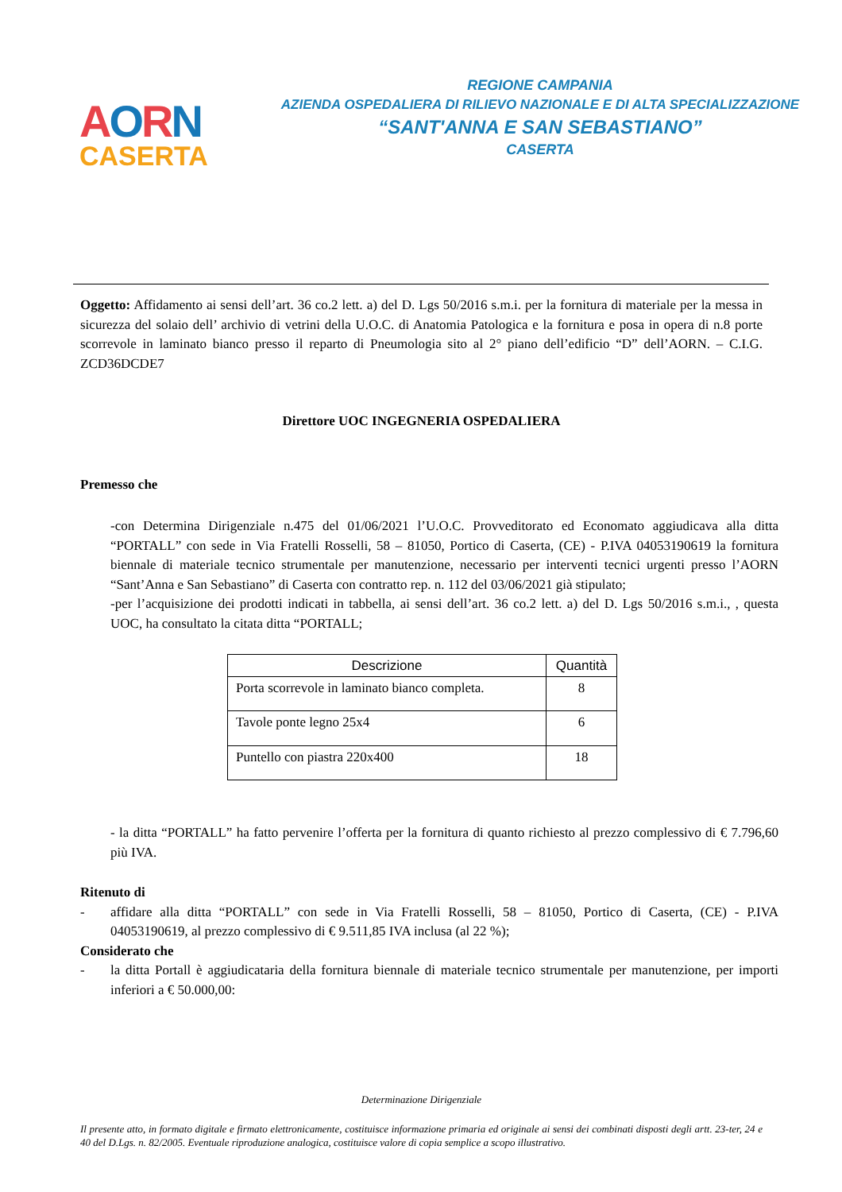AORN
CASERTA
REGIONE CAMPANIA
AZIENDA OSPEDALIERA DI RILIEVO NAZIONALE E DI ALTA SPECIALIZZAZIONE
“SANT'ANNA E SAN SEBASTIANO”
CASERTA
Oggetto: Affidamento ai sensi dell’art. 36 co.2 lett. a) del D. Lgs 50/2016 s.m.i. per la fornitura di materiale per la messa in sicurezza del solaio dell’ archivio di vetrini della U.O.C. di Anatomia Patologica e la fornitura e posa in opera di n.8 porte scorrevole in laminato bianco presso il reparto di Pneumologia sito al 2° piano dell’edificio “D” dell’AORN. – C.I.G. ZCD36DCDE7
Direttore UOC INGEGNERIA OSPEDALIERA
Premesso che
-con Determina Dirigenziale n.475 del 01/06/2021 l’U.O.C. Provveditorato ed Economato aggiudicava alla ditta “PORTALL” con sede in Via Fratelli Rosselli, 58 – 81050, Portico di Caserta, (CE) - P.IVA 04053190619 la fornitura biennale di materiale tecnico strumentale per manutenzione, necessario per interventi tecnici urgenti presso l’AORN “Sant’Anna e San Sebastiano” di Caserta con contratto rep. n. 112 del 03/06/2021 già stipulato;
-per l’acquisizione dei prodotti indicati in tabbella, ai sensi dell’art. 36 co.2 lett. a) del D. Lgs 50/2016 s.m.i., , questa UOC, ha consultato la citata ditta “PORTALL;
| Descrizione | Quantità |
| --- | --- |
| Porta scorrevole in laminato bianco completa. | 8 |
| Tavole ponte legno 25x4 | 6 |
| Puntello con piastra 220x400 | 18 |
- la ditta “PORTALL” ha fatto pervenire l’offerta per la fornitura di quanto richiesto al prezzo complessivo di € 7.796,60 più IVA.
Ritenuto di
- affidare alla ditta “PORTALL” con sede in Via Fratelli Rosselli, 58 – 81050, Portico di Caserta, (CE) - P.IVA 04053190619, al prezzo complessivo di € 9.511,85 IVA inclusa (al 22 %);
Considerato che
- la ditta Portall è aggiudicataria della fornitura biennale di materiale tecnico strumentale per manutenzione, per importi inferiori a € 50.000,00:
Determinazione Dirigenziale
Il presente atto, in formato digitale e firmato elettronicamente, costituisce informazione primaria ed originale ai sensi dei combinati disposti degli artt. 23-ter, 24 e 40 del D.Lgs. n. 82/2005. Eventuale riproduzione analogica, costituisce valore di copia semplice a scopo illustrativo.